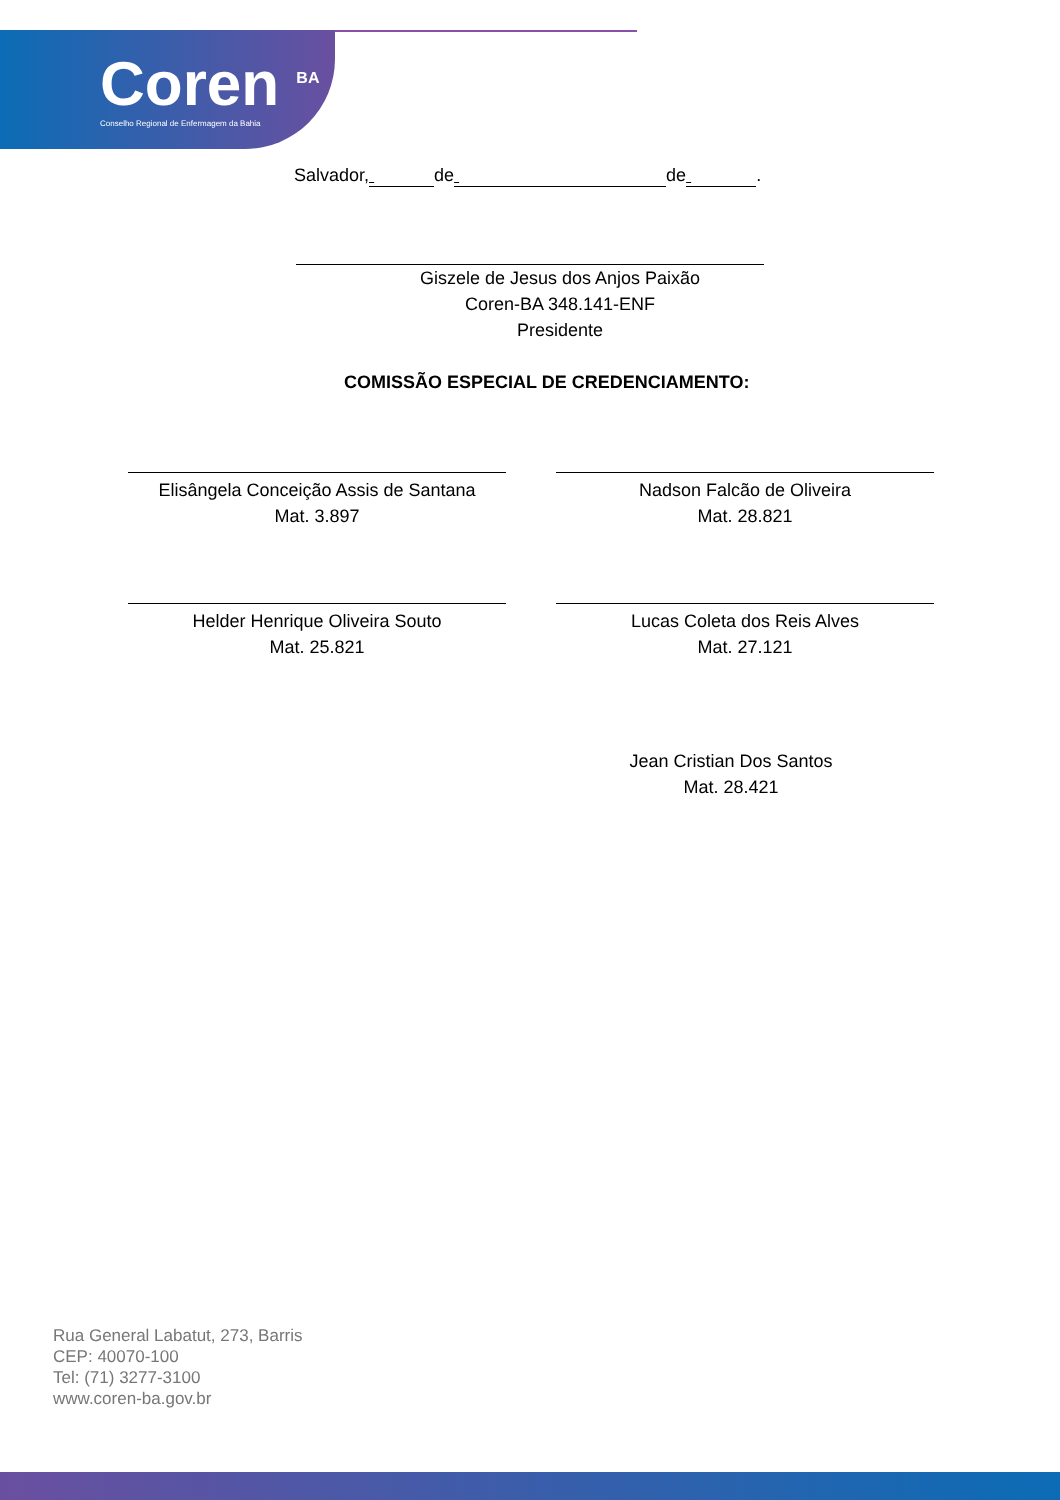Coren <sup>BA</sup>
Conselho Regional de Enfermagem da Bahia
Salvador, de de .
Giszele de Jesus dos Anjos Paixão
Coren-BA 348.141-ENF
Presidente
COMISSÃO ESPECIAL DE CREDENCIAMENTO:
Elisângela Conceição Assis de Santana
Mat. 3.897
Nadson Falcão de Oliveira
Mat. 28.821
Helder Henrique Oliveira Souto
Mat. 25.821
Lucas Coleta dos Reis Alves
Mat. 27.121
Jean Cristian Dos Santos
Mat. 28.421
Rua General Labatut, 273, Barris
CEP: 40070-100
Tel: (71) 3277-3100
www.coren-ba.gov.br